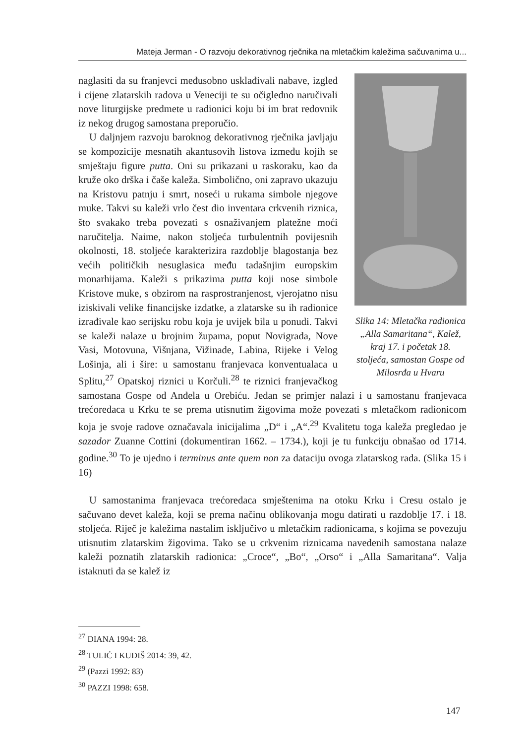Mateja Jerman - O razvoju dekorativnog rječnika na mletačkim kaležima sačuvanima u...
Slika 14: Mletačka radionica „Alla Samaritana“, Kalež, kraj 17. i početak 18. stoljeća, samostan Gospe od Milosrđa u Hvaru
naglasiti da su franjevci međusobno usklađivali nabave, izgled i cijene zlatarskih radova u Veneciji te su očigledno naručivali nove liturgijske predmete u radionici koju bi im brat redovnik iz nekog drugog samostana preporučio.
U daljnjem razvoju baroknog dekorativnog rječnika javljaju se kompozicije mesnatih akantusovih listova između kojih se smještaju figure putta. Oni su prikazani u raskoraku, kao da kruže oko drška i čaše kaleža. Simbolično, oni zapravo ukazuju na Kristovu patnju i smrt, noseći u rukama simbole njegove muke. Takvi su kaleži vrlo čest dio inventara crkvenih riznica, što svakako treba povezati s osnaživanjem platežne moći naručitelja. Naime, nakon stoljeća turbulentnih povijesnih okolnosti, 18. stoljeće karakterizira razdoblje blagostanja bez većih političkih nesuglasica među tadašnjim europskim monarhijama. Kaleži s prikazima putta koji nose simbole Kristove muke, s obzirom na rasprostranjenost, vjerojatno nisu iziskivali velike financijske izdatke, a zlatarske su ih radionice izrađivale kao serijsku robu koja je uvijek bila u ponudi. Takvi se kaleži nalaze u brojnim župama, poput Novigrada, Nove Vasi, Motovuna, Višnjana, Vižinade, Labina, Rijeke i Velog Lošinja, ali i šire: u samostanu franjevaca konventualaca u Splitu,<sup>27</sup> Opatskoj riznici u Korčuli.<sup>28</sup> te riznici franjevačkog samostana Gospe od Anđela u Orebiću. Jedan se primjer nalazi i u samostanu franjevaca trećoredaca u Krku te se prema utisnutim žigovima može povezati s mletačkom radionicom koja je svoje radove označavala inicijalima „D“ i „A“.<sup>29</sup> Kvalitetu toga kaleža pregledao je sazador Zuanne Cottini (dokumentiran 1662. – 1734.), koji je tu funkciju obnašao od 1714. godine.<sup>30</sup> To je ujedno i terminus ante quem non za dataciju ovoga zlatarskog rada. (Slika 15 i 16)
U samostanima franjevaca trećoredaca smještenima na otoku Krku i Cresu ostalo je sačuvano devet kaleža, koji se prema načinu oblikovanja mogu datirati u razdoblje 17. i 18. stoljeća. Riječ je kaležima nastalim isključivo u mletačkim radionicama, s kojima se povezuju utisnutim zlatarskim žigovima. Tako se u crkvenim riznicama navedenih samostana nalaze kaleži poznatih zlatarskih radionica: „Croce“, „Bo“, „Orso“ i „Alla Samaritana“. Valja istaknuti da se kalež iz
<sup>27</sup> DIANA 1994: 28.
<sup>28</sup> TULIĆ I KUDIŠ 2014: 39, 42.
<sup>29</sup> (Pazzi 1992: 83)
<sup>30</sup> PAZZI 1998: 658.
147